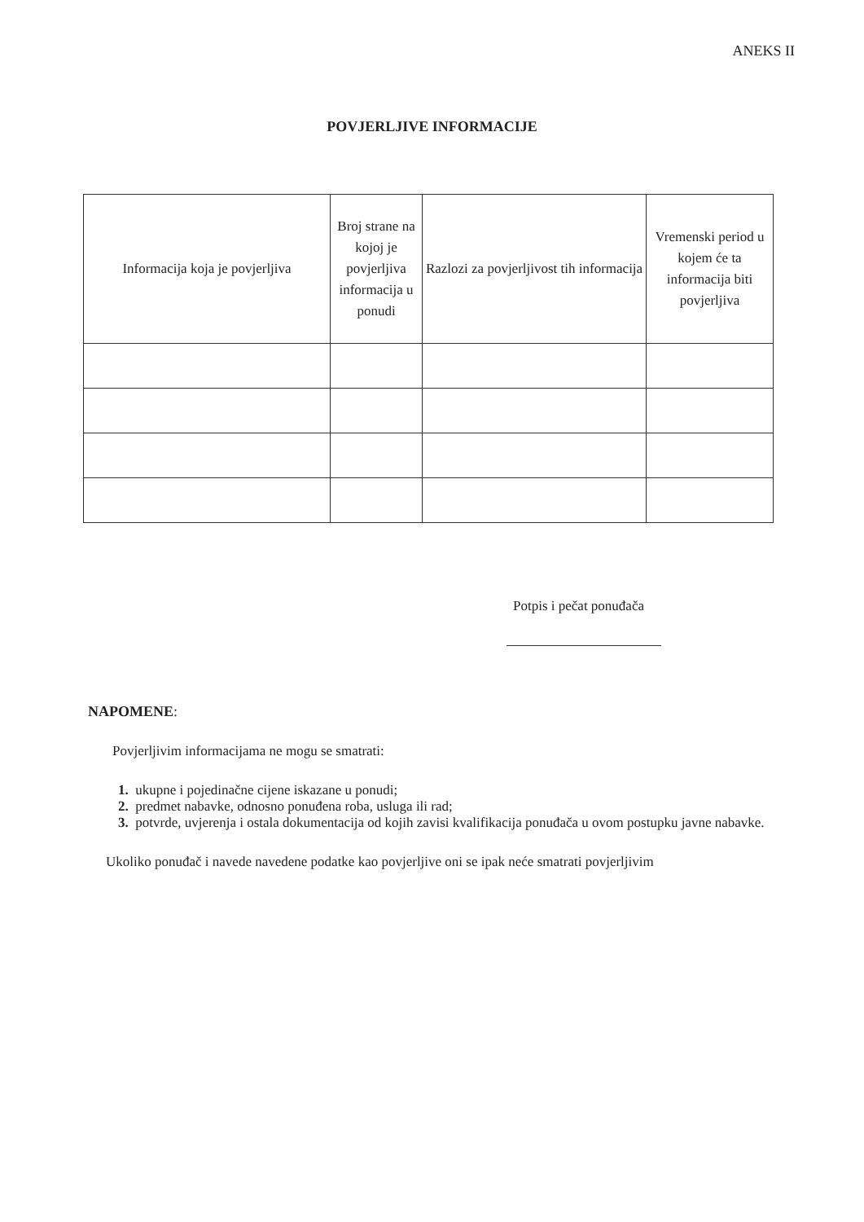ANEKS II
POVJERLJIVE INFORMACIJE
| Informacija koja je povjerljiva | Broj strane na kojoj je povjerljiva informacija u ponudi | Razlozi za povjerljivost tih informacija | Vremenski period u kojem će ta informacija biti povjerljiva |
| --- | --- | --- | --- |
Potpis i pečat ponuđača
NAPOMENE:
Povjerljivim informacijama ne mogu se smatrati:
1. ukupne i pojedinačne cijene iskazane u ponudi;
2. predmet nabavke, odnosno ponuđena roba, usluga ili rad;
3. potvrde, uvjerenja i ostala dokumentacija od kojih zavisi kvalifikacija ponuđača u ovom postupku javne nabavke.
Ukoliko ponuđač i navede navedene podatke kao povjerljive oni se ipak neće smatrati povjerljivim